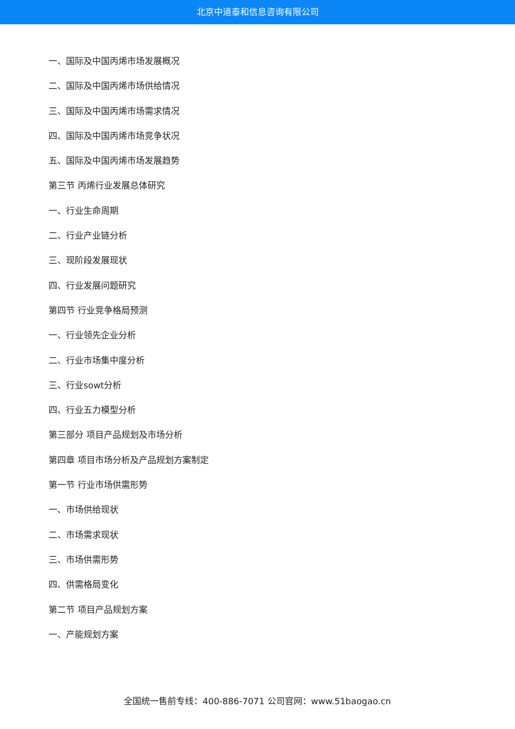北京中道泰和信息咨询有限公司
一、国际及中国丙烯市场发展概况
二、国际及中国丙烯市场供给情况
三、国际及中国丙烯市场需求情况
四、国际及中国丙烯市场竞争状况
五、国际及中国丙烯市场发展趋势
第三节 丙烯行业发展总体研究
一、行业生命周期
二、行业产业链分析
三、现阶段发展现状
四、行业发展问题研究
第四节 行业竞争格局预测
一、行业领先企业分析
二、行业市场集中度分析
三、行业sowt分析
四、行业五力模型分析
第三部分 项目产品规划及市场分析
第四章 项目市场分析及产品规划方案制定
第一节 行业市场供需形势
一、市场供给现状
二、市场需求现状
三、市场供需形势
四、供需格局变化
第二节 项目产品规划方案
一、产能规划方案
全国统一售前专线：400-886-7071 公司官网：www.51baogao.cn